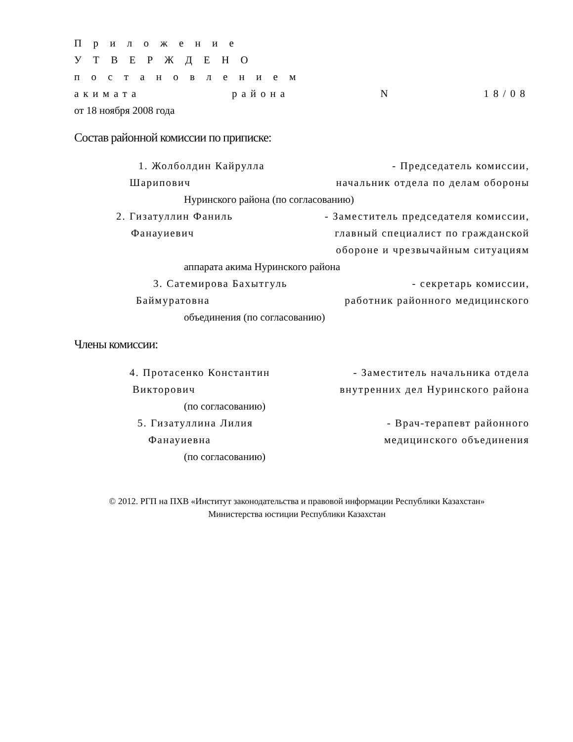П р и л о ж е н и е
У Т В Е Р Ж Д Е Н О
п о с т а н о в л е н и е м
акимата района N 18/08
от 18 ноября 2008 года
Состав районной комиссии по приписке:
1. Жолболдин Кайрулла - Председатель комиссии,
Шарипович начальник отдела по делам обороны
Нуринского района (по согласованию)
2. Гизатуллин Фаниль - Заместитель председателя комиссии,
Фанауиевич главный специалист по гражданской
обороне и чрезвычайным ситуациям
аппарата акима Нуринского района
3. Сатемирова Бахытгуль - секретарь комиссии,
Баймуратовна работник районного медицинского
объединения (по согласованию)
Члены комиссии:
4. Протасенко Константин - Заместитель начальника отдела
Викторович внутренних дел Нуринского района
(по согласованию)
5. Гизатуллина Лилия - Врач-терапевт районного
Фанауиевна медицинского объединения
(по согласованию)
© 2012. РГП на ПХВ «Институт законодательства и правовой информации Республики Казахстан»
Министерства юстиции Республики Казахстан